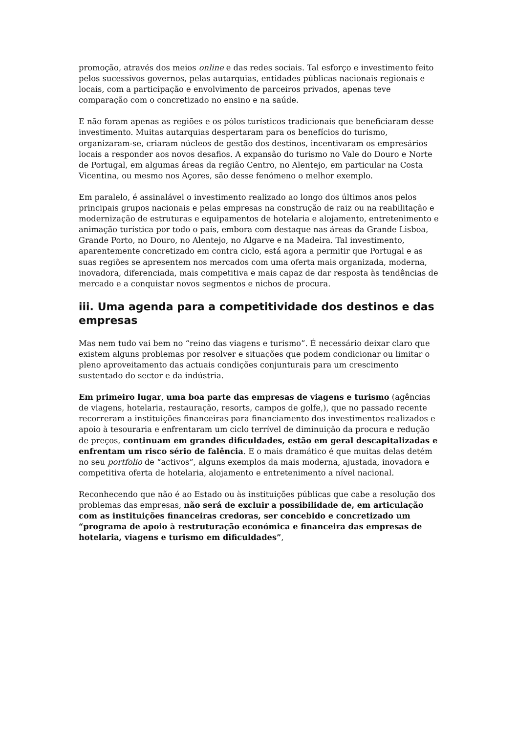promoção, através dos meios online e das redes sociais. Tal esforço e investimento feito pelos sucessivos governos, pelas autarquias, entidades públicas nacionais regionais e locais, com a participação e envolvimento de parceiros privados, apenas teve comparação com o concretizado no ensino e na saúde.
E não foram apenas as regiões e os pólos turísticos tradicionais que beneficiaram desse investimento. Muitas autarquias despertaram para os benefícios do turismo, organizaram-se, criaram núcleos de gestão dos destinos, incentivaram os empresários locais a responder aos novos desafios. A expansão do turismo no Vale do Douro e Norte de Portugal, em algumas áreas da região Centro, no Alentejo, em particular na Costa Vicentina, ou mesmo nos Açores, são desse fenómeno o melhor exemplo.
Em paralelo, é assinalável o investimento realizado ao longo dos últimos anos pelos principais grupos nacionais e pelas empresas na construção de raiz ou na reabilitação e modernização de estruturas e equipamentos de hotelaria e alojamento, entretenimento e animação turística por todo o país, embora com destaque nas áreas da Grande Lisboa, Grande Porto, no Douro, no Alentejo, no Algarve e na Madeira. Tal investimento, aparentemente concretizado em contra ciclo, está agora a permitir que Portugal e as suas regiões se apresentem nos mercados com uma oferta mais organizada, moderna, inovadora, diferenciada, mais competitiva e mais capaz de dar resposta às tendências de mercado e a conquistar novos segmentos e nichos de procura.
iii. Uma agenda para a competitividade dos destinos e das empresas
Mas nem tudo vai bem no “reino das viagens e turismo”. É necessário deixar claro que existem alguns problemas por resolver e situações que podem condicionar ou limitar o pleno aproveitamento das actuais condições conjunturais para um crescimento sustentado do sector e da indústria.
Em primeiro lugar, uma boa parte das empresas de viagens e turismo (agências de viagens, hotelaria, restauração, resorts, campos de golfe,), que no passado recente recorreram a instituições financeiras para financiamento dos investimentos realizados e apoio à tesouraria e enfrentaram um ciclo terrível de diminuição da procura e redução de preços, continuam em grandes dificuldades, estão em geral descapitalizadas e enfrentam um risco sério de falência. E o mais dramático é que muitas delas detém no seu portfolio de “activos”, alguns exemplos da mais moderna, ajustada, inovadora e competitiva oferta de hotelaria, alojamento e entretenimento a nível nacional.
Reconhecendo que não é ao Estado ou às instituições públicas que cabe a resolução dos problemas das empresas, não será de excluir a possibilidade de, em articulação com as instituições financeiras credoras, ser concebido e concretizado um “programa de apoio à restruturação económica e financeira das empresas de hotelaria, viagens e turismo em dificuldades”,